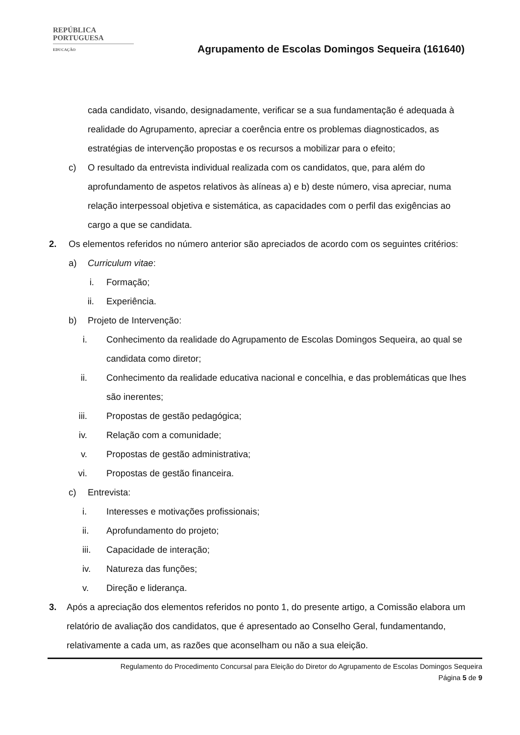REPÚBLICA
PORTUGUESA
EDUCAÇÃO
Agrupamento de Escolas Domingos Sequeira (161640)
cada candidato, visando, designadamente, verificar se a sua fundamentação é adequada à realidade do Agrupamento, apreciar a coerência entre os problemas diagnosticados, as estratégias de intervenção propostas e os recursos a mobilizar para o efeito;
c) O resultado da entrevista individual realizada com os candidatos, que, para além do aprofundamento de aspetos relativos às alíneas a) e b) deste número, visa apreciar, numa relação interpessoal objetiva e sistemática, as capacidades com o perfil das exigências ao cargo a que se candidata.
2. Os elementos referidos no número anterior são apreciados de acordo com os seguintes critérios:
a) Curriculum vitae:
i. Formação;
ii. Experiência.
b) Projeto de Intervenção:
i. Conhecimento da realidade do Agrupamento de Escolas Domingos Sequeira, ao qual se candidata como diretor;
ii. Conhecimento da realidade educativa nacional e concelhia, e das problemáticas que lhes são inerentes;
iii. Propostas de gestão pedagógica;
iv. Relação com a comunidade;
v. Propostas de gestão administrativa;
vi. Propostas de gestão financeira.
c) Entrevista:
i. Interesses e motivações profissionais;
ii. Aprofundamento do projeto;
iii. Capacidade de interação;
iv. Natureza das funções;
v. Direção e liderança.
3. Após a apreciação dos elementos referidos no ponto 1, do presente artigo, a Comissão elabora um relatório de avaliação dos candidatos, que é apresentado ao Conselho Geral, fundamentando, relativamente a cada um, as razões que aconselham ou não a sua eleição.
Regulamento do Procedimento Concursal para Eleição do Diretor do Agrupamento de Escolas Domingos Sequeira
Página 5 de 9